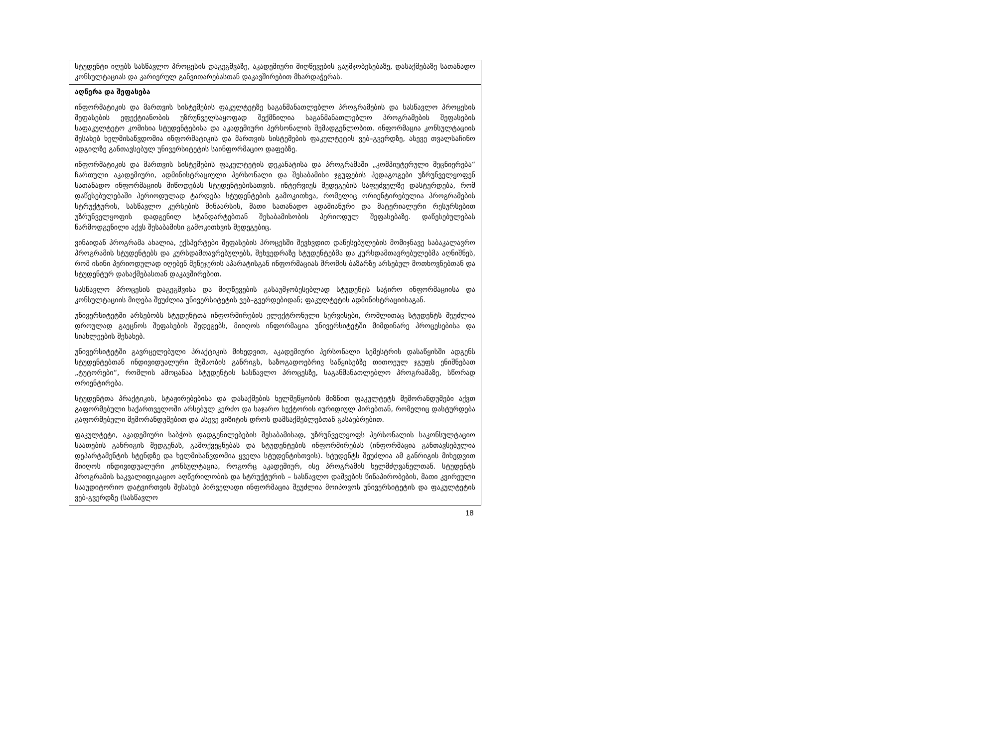| სტუდენტი იღებს სასწავლო პროცესის დაგეგმვაზე, აკადემიური მიღწევების გაუმჯობესებაზე, დასაქმებაზე სათანადო კონსულტაციას და კარიერულ განვითარებასთან დაკავშირებით მხარდაჭერას. |
| აღწერა და შეფასება ინფორმატიკის და მართვის სისტემების ფაკულტეტზე საგანმანათლებლო პროგრამების და სასწავლო პროცესის შეფასების ეფექტიანობის უზრუნველსაყოფად შექმნილია საგანმანათლებლო პროგრამების შეფასების საფაკულტეტო კომისია სტუდენტებისა და აკადემიური პერსონალის შემადგენლობით. ინფორმაცია კონსულტაციის შესახებ ხელმისაწვდომია ინფორმატიკის და მართვის სისტემების ფაკულტეტის ვებ–გვერდზე, ასევე თვალსაჩინო ადგილზე განთავსებულ უნივერსიტეტის საინფორმაციო დაფებზე. ინფორმატიკის და მართვის სისტემების ფაკულტეტის დეკანატისა და პროგრამაში „კომპიუტერული მეცნიერება“ ჩართული აკადემიური, ადმინისტრაციული პერსონალი და შესაბამისი ჯგუფების პედაგოგები უზრუნველყოფენ სათანადო ინფორმაციის მიწოდებას სტუდენტებისათვის. ინტერვიუს შედეგების საფუძველზე დასტურდება, რომ დაწესებულებაში პერიოდულად ტარდება სტუდენტების გამოკითხვა, რომელიც ორიენტირებულია პროგრამების სტრუქტურის, სასწავლო კურსების შინაარსის, მათი სათანადო ადამიანური და მატერიალური რესურსებით უზრუნველყოფის დადგენილ სტანდარტებთან შესაბამისობის პერიოდულ შეფასებაზე. დაწესებულებას წარმოდგენილი აქვს შესაბამისი გამოკითხვის შედეგებიც. ვინაიდან პროგრამა ახალია, ექსპერტები შეფასების პროცესში შევხვდით დაწესებულების მომიჯნავე საბაკალავრო პროგრამის სტუდენტებს და კურსდამთავრებულებს, შეხვედრაზე სტუდენტებმა და კურსდამთავრებულებმა აღნიშნეს, რომ ისინი პერიოდულად იღებენ მენეჯერის აპარატისგან ინფორმაციას შრომის ბაზარზე არსებულ მოთხოვნებთან და სტუდენტურ დასაქმებასთან დაკავშირებით. სასწავლო პროცესის დაგეგმვისა და მიღწევების გასაუმჯობესებლად სტუდენტს საჭირო ინფორმაციისა და კონსულტაციის მიღება შეუძლია უნივერსიტეტის ვებ–გვერდებიდან; ფაკულტეტის ადმინისტრაციისაგან. უნივერსიტეტში არსებობს სტუდენტთა ინფორმირების ელექტრონული სერვისები, რომლითაც სტუდენტს შეუძლია დროულად გაეცნოს შეფასების შედეგებს, მიიღოს ინფორმაცია უნივერსიტეტში მიმდინარე პროცესებისა და სიახლეების შესახებ. უნივერსიტეტში გავრცელებული პრაქტიკის მიხედვით, აკადემიური პერსონალი სემესტრის დასაწყისში ადგენს სტუდენტებთან ინდივიდუალური მუშაობის განრიგს, საზოგადოებრივ საწყისებზე თითოეულ ჯგუფს ენიშნებათ „ტუტორები“, რომლის ამოცანაა სტუდენტის სასწავლო პროცესზე, საგანმანათლებლო პროგრამაზე, სწორად ორიენტირება. სტუდენტთა პრაქტიკის, სტაჟირებებისა და დასაქმების ხელშეწყობის მიზნით ფაკულტეტს მემორანდუმები აქვთ გაფორმებული საქართველოში არსებულ კერძო და საჯარო სექტორის იურიდიულ პირებთან, რომელიც დასტურდება გაფორმებული მემორანდუმებით და ასევე ვიზიტის დროს დამსაქმებლებთან გასაუბრებით. ფაკულტეტი, აკადემიური საბჭოს დადგენილებების შესაბამისად, უზრუნველყოფს პერსონალის საკონსულტაციო საათების განრიგის შედგენას, გამოქვეყნებას და სტუდენტების ინფორმირებას (ინფორმაცია განთავსებულია დეპარტამენტის სტენდზე და ხელმისაწვდომია ყველა სტუდენტისთვის). სტუდენტს შეუძლია ამ განრიგის მიხედვით მიიღოს ინდივიდუალური კონსულტაცია, როგორც აკადემიურ, ისე პროგრამის ხელმძღვანელთან. სტუდენტს პროგრამის საკვალიფიკაციო აღწერილობის და სტრუქტურის – სასწავლო დაშვების წინაპირობების, მათი კვირეული სააუდიტორიო დატვირთვის შესახებ პირველადი ინფორმაცია შეუძლია მოიპოვოს უნივერსიტეტის და ფაკულტეტის ვებ-გვერდზე (სასწავლო |
18